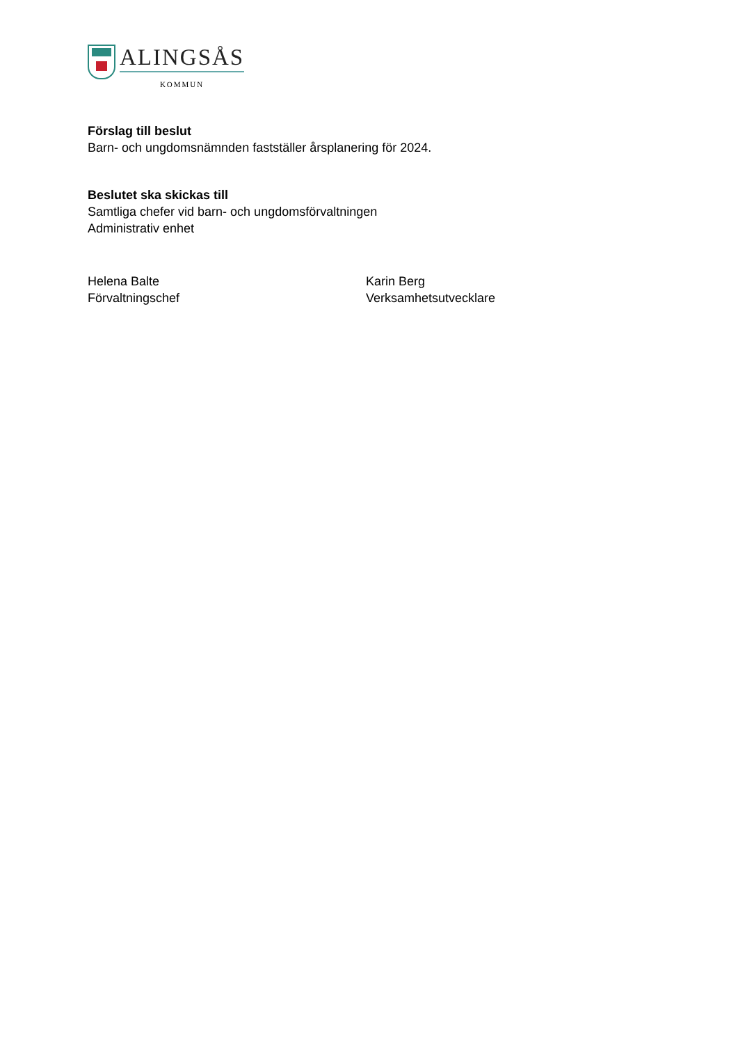ALINGSÅS
KOMMUN
Förslag till beslut
Barn- och ungdomsnämnden fastställer årsplanering för 2024.
Beslutet ska skickas till
Samtliga chefer vid barn- och ungdomsförvaltningen
Administrativ enhet
Helena Balte
Förvaltningschef
Karin Berg
Verksamhetsutvecklare